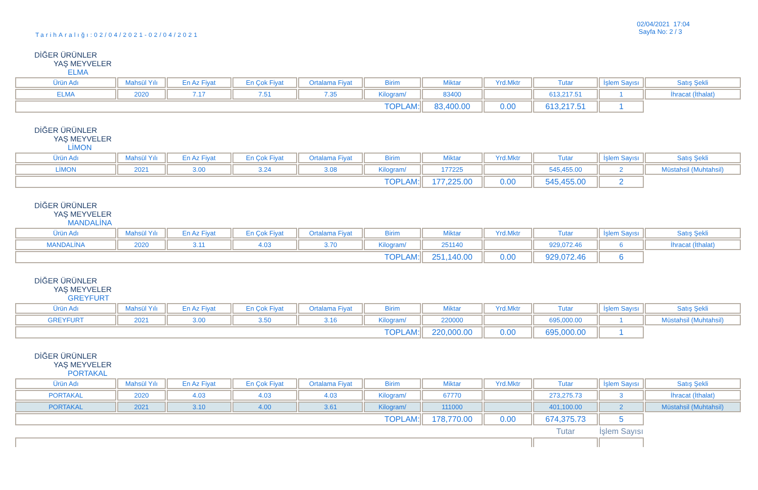TarihAralığı:02/04/2021-02/04/2021
02/04/2021 17:04
Sayfa No: 2 / 3
DİĞER ÜRÜNLER
YAŞ MEYVELER
ELMA
| Ürün Adı | Mahsül Yılı | En Az Fiyat | En Çok Fiyat | Ortalama Fiyat | Birim | Miktar | Yrd.Mktr | Tutar | İşlem Sayısı | Satış Şekli |
| --- | --- | --- | --- | --- | --- | --- | --- | --- | --- | --- |
| ELMA | 2020 | 7.17 | 7.51 | 7.35 | Kilogram/ | 83400 | | 613,217.51 | 1 | İhracat (İthalat) |
| TOPLAM: | | | | | | 83,400.00 | 0.00 | 613,217.51 | 1 | |
DİĞER ÜRÜNLER
YAŞ MEYVELER
LİMON
| Ürün Adı | Mahsül Yılı | En Az Fiyat | En Çok Fiyat | Ortalama Fiyat | Birim | Miktar | Yrd.Mktr | Tutar | İşlem Sayısı | Satış Şekli |
| --- | --- | --- | --- | --- | --- | --- | --- | --- | --- | --- |
| LİMON | 2021 | 3.00 | 3.24 | 3.08 | Kilogram/ | 177225 | | 545,455.00 | 2 | Müstahsil (Muhtahsil) |
| TOPLAM: | | | | | | 177,225.00 | 0.00 | 545,455.00 | 2 | |
DİĞER ÜRÜNLER
YAŞ MEYVELER
MANDALİNA
| Ürün Adı | Mahsül Yılı | En Az Fiyat | En Çok Fiyat | Ortalama Fiyat | Birim | Miktar | Yrd.Mktr | Tutar | İşlem Sayısı | Satış Şekli |
| --- | --- | --- | --- | --- | --- | --- | --- | --- | --- | --- |
| MANDALİNA | 2020 | 3.11 | 4.03 | 3.70 | Kilogram/ | 251140 | | 929,072.46 | 6 | İhracat (İthalat) |
| TOPLAM: | | | | | | 251,140.00 | 0.00 | 929,072.46 | 6 | |
DİĞER ÜRÜNLER
YAŞ MEYVELER
GREYFURT
| Ürün Adı | Mahsül Yılı | En Az Fiyat | En Çok Fiyat | Ortalama Fiyat | Birim | Miktar | Yrd.Mktr | Tutar | İşlem Sayısı | Satış Şekli |
| --- | --- | --- | --- | --- | --- | --- | --- | --- | --- | --- |
| GREYFURT | 2021 | 3.00 | 3.50 | 3.16 | Kilogram/ | 220000 | | 695,000.00 | 1 | Müstahsil (Muhtahsil) |
| TOPLAM: | | | | | | 220,000.00 | 0.00 | 695,000.00 | 1 | |
DİĞER ÜRÜNLER
YAŞ MEYVELER
PORTAKAL
| Ürün Adı | Mahsül Yılı | En Az Fiyat | En Çok Fiyat | Ortalama Fiyat | Birim | Miktar | Yrd.Mktr | Tutar | İşlem Sayısı | Satış Şekli |
| --- | --- | --- | --- | --- | --- | --- | --- | --- | --- | --- |
| PORTAKAL | 2020 | 4.03 | 4.03 | 4.03 | Kilogram/ | 67770 | | 273,275.73 | 3 | İhracat (İthalat) |
| PORTAKAL | 2021 | 3.10 | 4.00 | 3.61 | Kilogram/ | 111000 | | 401,100.00 | 2 | Müstahsil (Muhtahsil) |
| TOPLAM: | | | | | | 178,770.00 | 0.00 | 674,375.73 | 5 | |
| | | | | | | | | Tutar | İşlem Sayısı | |